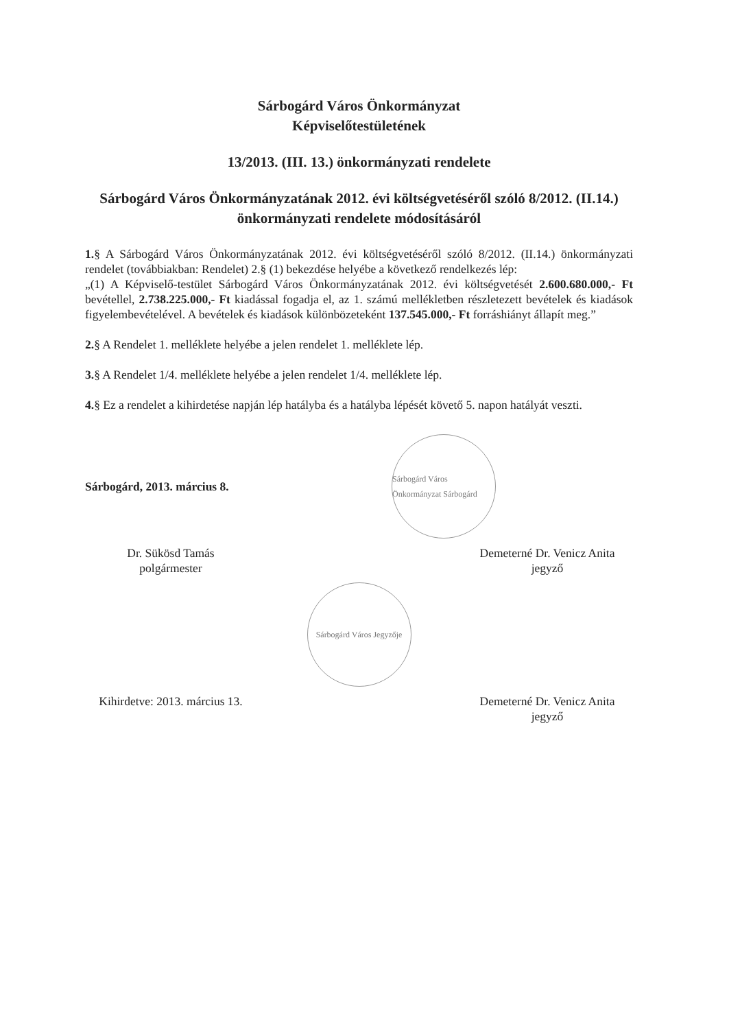Sárbogárd Város Önkormányzat
Képviselőtestületének
13/2013. (III. 13.) önkormányzati rendelete
Sárbogárd Város Önkormányzatának 2012. évi költségvetéséről szóló 8/2012. (II.14.) önkormányzati rendelete módosításáról
1.§ A Sárbogárd Város Önkormányzatának 2012. évi költségvetéséről szóló 8/2012. (II.14.) önkormányzati rendelet (továbbiakban: Rendelet) 2.§ (1) bekezdése helyébe a következő rendelkezés lép:
„(1) A Képviselő-testület Sárbogárd Város Önkormányzatának 2012. évi költségvetését 2.600.680.000,- Ft bevétellel, 2.738.225.000,- Ft kiadással fogadja el, az 1. számú mellékletben részletezett bevételek és kiadások figyelembevételével. A bevételek és kiadások különbözeteként 137.545.000,- Ft forráshiányt állapít meg.”
2.§ A Rendelet 1. melléklete helyébe a jelen rendelet 1. melléklete lép.
3.§ A Rendelet 1/4. melléklete helyébe a jelen rendelet 1/4. melléklete lép.
4.§ Ez a rendelet a kihirdetése napján lép hatályba és a hatályba lépését követő 5. napon hatályát veszti.
Sárbogárd, 2013. március 8.
Sárbogárd Város Önkormányzat Sárbogárd
Dr. Sükösd Tamás
polgármester
Demeterné Dr. Venicz Anita
jegyző
Sárbogárd Város Jegyzője
Kihirdetve: 2013. március 13.
Demeterné Dr. Venicz Anita
jegyző